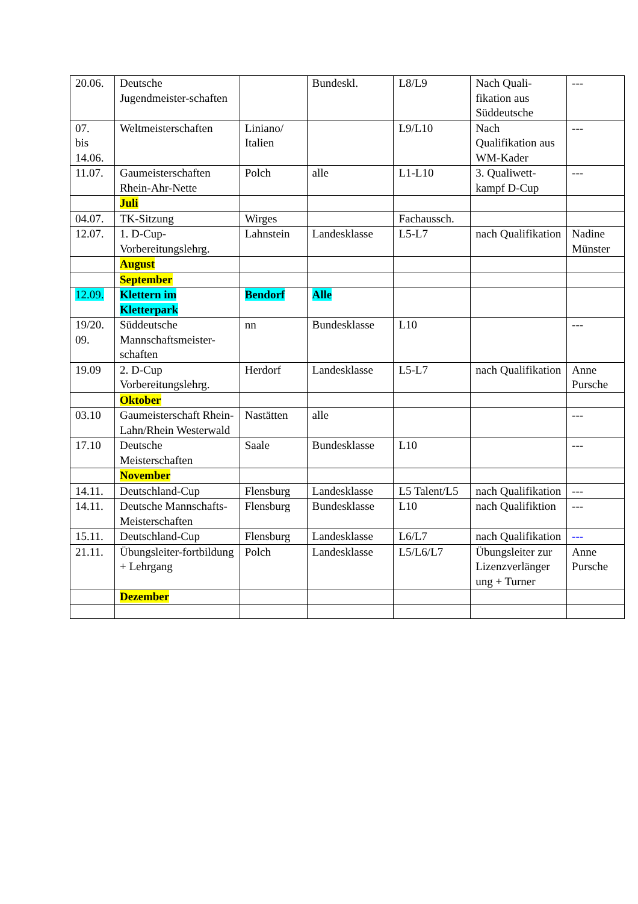| 20.06. | Deutsche Jugendmeister-schaften | | Bundeskl. | L8/L9 | Nach Quali-fikation aus Süddeutsche | --- |
| 07. bis 14.06. | Weltmeisterschaften | Liniano/ Italien | | L9/L10 | Nach Qualifikation aus WM-Kader | --- |
| 11.07. | Gaumeisterschaften Rhein-Ahr-Nette | Polch | alle | L1-L10 | 3. Qualiwett-kampf D-Cup | --- |
| | Juli | | | | | |
| 04.07. | TK-Sitzung | Wirges | | Fachaussch. | | |
| 12.07. | 1. D-Cup-Vorbereitungslehrg. | Lahnstein | Landesklasse | L5-L7 | nach Qualifikation | Nadine Münster |
| | August | | | | | |
| | September | | | | | |
| 12.09. | Klettern im Kletterpark | Bendorf | Alle | | | |
| 19/20. 09. | Süddeutsche Mannschaftsmeister-schaften | nn | Bundesklasse | L10 | | --- |
| 19.09 | 2. D-Cup Vorbereitungslehrg. | Herdorf | Landesklasse | L5-L7 | nach Qualifikation | Anne Pursche |
| | Oktober | | | | | |
| 03.10 | Gaumeisterschaft Rhein-Lahn/Rhein Westerwald | Nastätten | alle | | | --- |
| 17.10 | Deutsche Meisterschaften | Saale | Bundesklasse | L10 | | --- |
| | November | | | | | |
| 14.11. | Deutschland-Cup | Flensburg | Landesklasse | L5 Talent/L5 | nach Qualifikation | --- |
| 14.11. | Deutsche Mannschafts-Meisterschaften | Flensburg | Bundesklasse | L10 | nach Qualifiktion | --- |
| 15.11. | Deutschland-Cup | Flensburg | Landesklasse | L6/L7 | nach Qualifikation | --- |
| 21.11. | Übungsleiter-fortbildung + Lehrgang | Polch | Landesklasse | L5/L6/L7 | Übungsleiter zur Lizenzverlänger ung + Turner | Anne Pursche |
| | Dezember | | | | | |